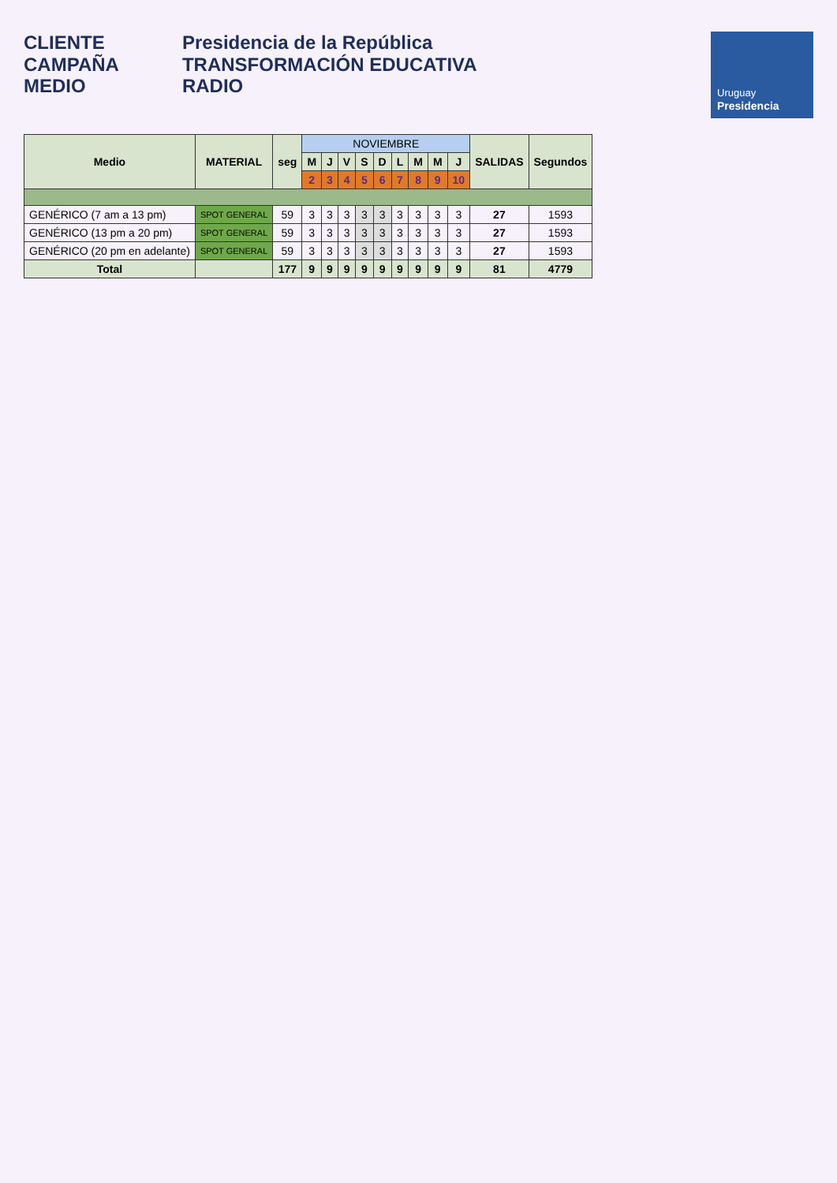CLIENTE
CAMPAÑA
MEDIO
Presidencia de la República
TRANSFORMACIÓN EDUCATIVA
RADIO
Uruguay
Presidencia
| Medio | MATERIAL | seg | NOVIEMBRE | | | | | | | | | SALIDAS | Segundos |
| --- | --- | --- | --- | --- | --- | --- | --- | --- | --- | --- | --- | --- | --- |
| | | | M | J | V | S | D | L | M | M | J | | |
| | | | 2 | 3 | 4 | 5 | 6 | 7 | 8 | 9 | 10 | | |
| GENÉRICO (7 am a 13 pm) | SPOT GENERAL | 59 | 3 | 3 | 3 | 3 | 3 | 3 | 3 | 3 | 3 | 27 | 1593 |
| GENÉRICO (13 pm a 20 pm) | SPOT GENERAL | 59 | 3 | 3 | 3 | 3 | 3 | 3 | 3 | 3 | 3 | 27 | 1593 |
| GENÉRICO (20 pm en adelante) | SPOT GENERAL | 59 | 3 | 3 | 3 | 3 | 3 | 3 | 3 | 3 | 3 | 27 | 1593 |
| Total | | 177 | 9 | 9 | 9 | 9 | 9 | 9 | 9 | 9 | 9 | 81 | 4779 |